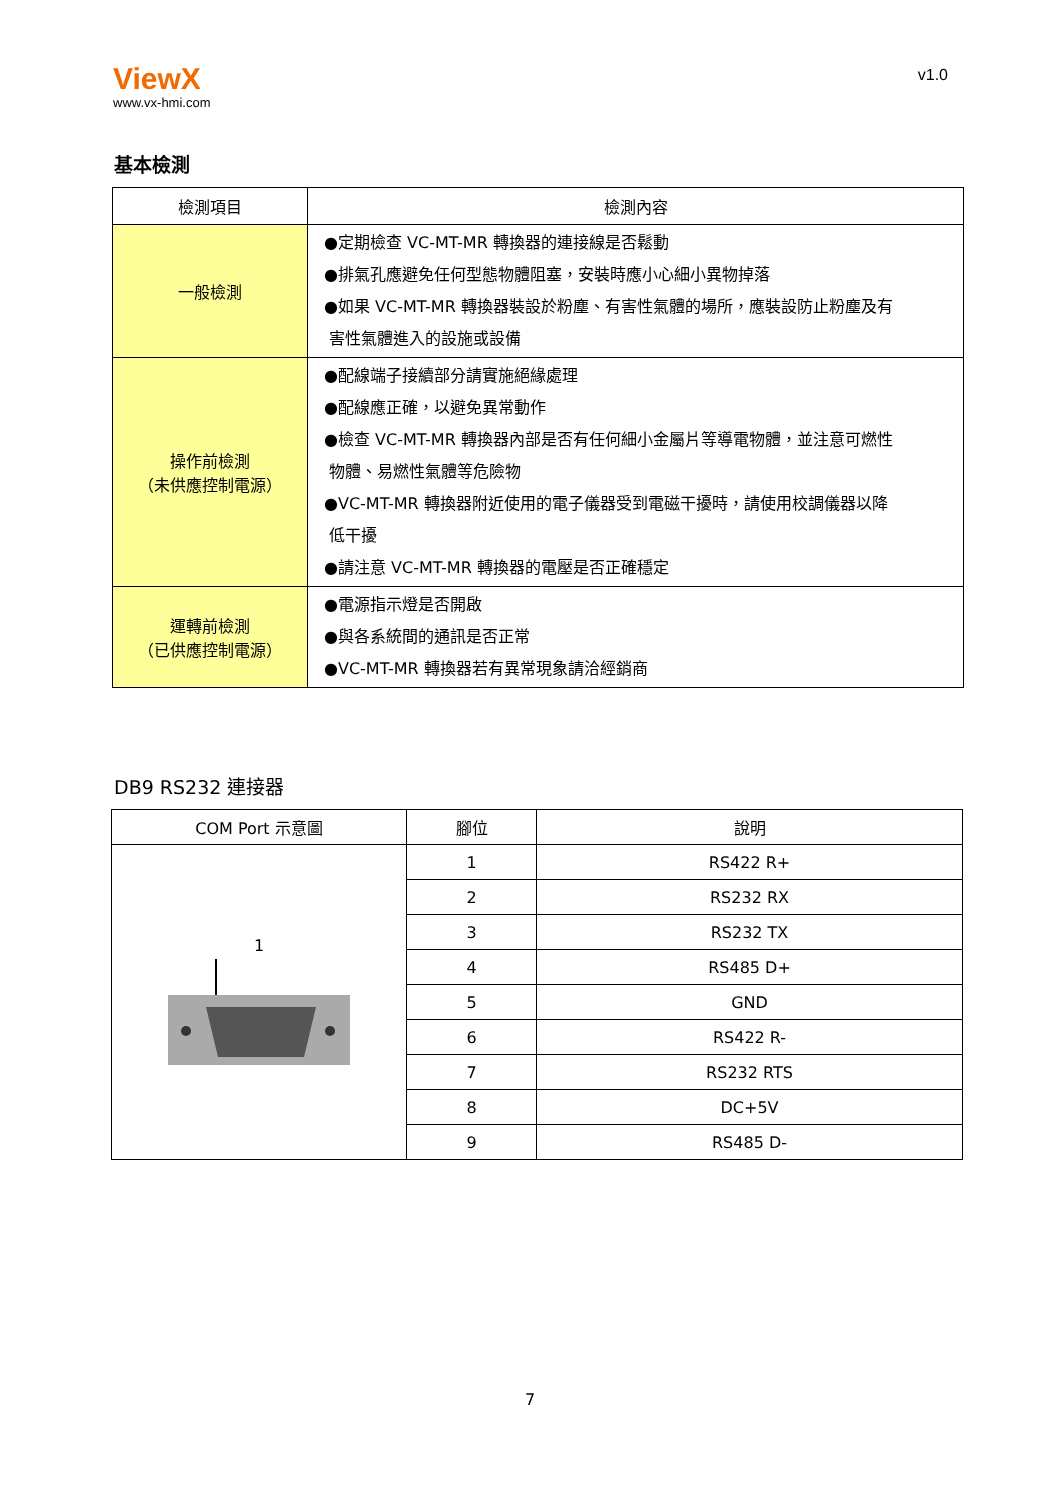ViewX
www.vx-hmi.com
v1.0
基本檢測
| 檢測項目 | 檢測內容 |
| --- | --- |
| 一般檢測 | ●定期檢查 VC-MT-MR 轉換器的連接線是否鬆動 ●排氣孔應避免任何型態物體阻塞，安裝時應小心細小異物掉落 ●如果 VC-MT-MR 轉換器裝設於粉塵、有害性氣體的場所，應裝設防止粉塵及有 害性氣體進入的設施或設備 |
| 操作前檢測 （未供應控制電源） | ●配線端子接續部分請實施絕緣處理 ●配線應正確，以避免異常動作 ●檢查 VC-MT-MR 轉換器內部是否有任何細小金屬片等導電物體，並注意可燃性 物體、易燃性氣體等危險物 ●VC-MT-MR 轉換器附近使用的電子儀器受到電磁干擾時，請使用校調儀器以降 低干擾 ●請注意 VC-MT-MR 轉換器的電壓是否正確穩定 |
| 運轉前檢測 （已供應控制電源） | ●電源指示燈是否開啟 ●與各系統間的通訊是否正常 ●VC-MT-MR 轉換器若有異常現象請洽經銷商 |
DB9 RS232 連接器
| COM Port 示意圖 | 腳位 | 說明 |
| --- | --- | --- |
| 1 | 1 | RS422 R+ |
| | 2 | RS232 RX |
| | 3 | RS232 TX |
| | 4 | RS485 D+ |
| | 5 | GND |
| | 6 | RS422 R- |
| | 7 | RS232 RTS |
| | 8 | DC+5V |
| | 9 | RS485 D- |
7